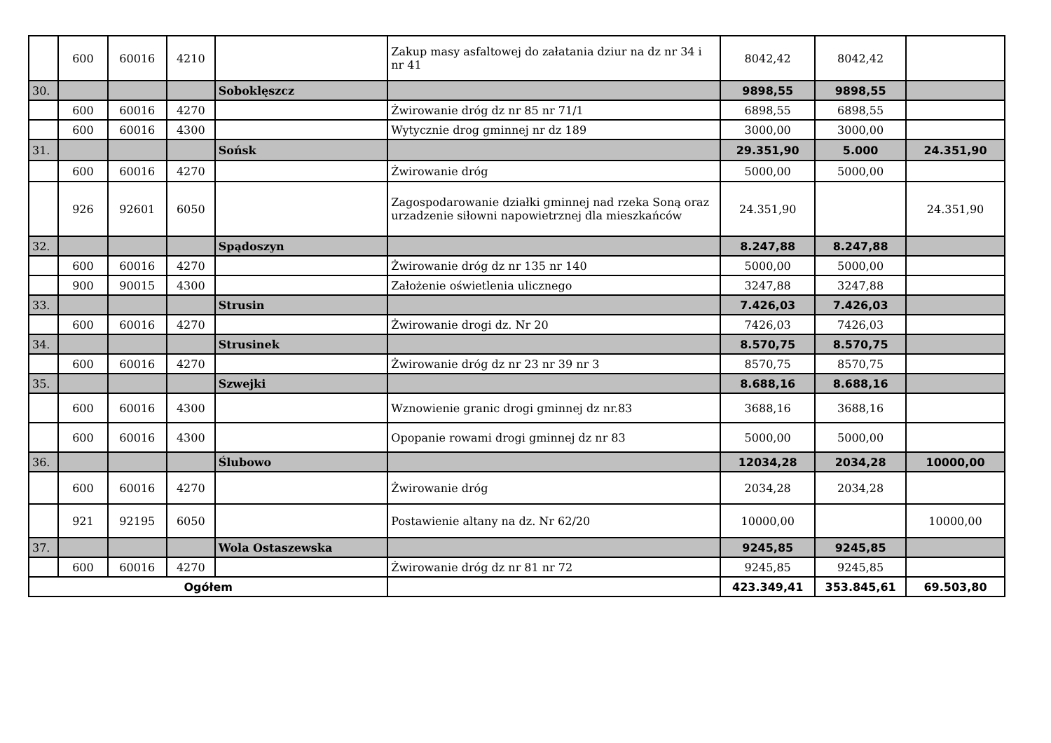| | 600 | 60016 | 4210 | | Zakup masy asfaltowej do załatania dziur na dz nr 34 i nr 41 | 8042,42 | 8042,42 | |
| 30. | | | | Soboklęszcz | | 9898,55 | 9898,55 | |
| | 600 | 60016 | 4270 | | Żwirowanie dróg dz nr 85 nr 71/1 | 6898,55 | 6898,55 | |
| | 600 | 60016 | 4300 | | Wytycznie drog gminnej nr dz 189 | 3000,00 | 3000,00 | |
| 31. | | | | Sońsk | | 29.351,90 | 5.000 | 24.351,90 |
| | 600 | 60016 | 4270 | | Żwirowanie dróg | 5000,00 | 5000,00 | |
| | 926 | 92601 | 6050 | | Zagospodarowanie działki gminnej nad rzeka Soną oraz urzadzenie siłowni napowietrznej dla mieszkańców | 24.351,90 | | 24.351,90 |
| 32. | | | | Spądoszyn | | 8.247,88 | 8.247,88 | |
| | 600 | 60016 | 4270 | | Żwirowanie dróg dz nr 135 nr 140 | 5000,00 | 5000,00 | |
| | 900 | 90015 | 4300 | | Założenie oświetlenia ulicznego | 3247,88 | 3247,88 | |
| 33. | | | | Strusin | | 7.426,03 | 7.426,03 | |
| | 600 | 60016 | 4270 | | Żwirowanie drogi dz. Nr 20 | 7426,03 | 7426,03 | |
| 34. | | | | Strusinek | | 8.570,75 | 8.570,75 | |
| | 600 | 60016 | 4270 | | Żwirowanie dróg dz nr 23 nr 39 nr 3 | 8570,75 | 8570,75 | |
| 35. | | | | Szwejki | | 8.688,16 | 8.688,16 | |
| | 600 | 60016 | 4300 | | Wznowienie granic drogi gminnej dz nr.83 | 3688,16 | 3688,16 | |
| | 600 | 60016 | 4300 | | Opopanie rowami drogi gminnej dz nr 83 | 5000,00 | 5000,00 | |
| 36. | | | | Ślubowo | | 12034,28 | 2034,28 | 10000,00 |
| | 600 | 60016 | 4270 | | Żwirowanie dróg | 2034,28 | 2034,28 | |
| | 921 | 92195 | 6050 | | Postawienie altany na dz. Nr 62/20 | 10000,00 | | 10000,00 |
| 37. | | | | Wola Ostaszewska | | 9245,85 | 9245,85 | |
| | 600 | 60016 | 4270 | | Żwirowanie dróg dz nr 81 nr 72 | 9245,85 | 9245,85 | |
| Ogółem | | | | | | 423.349,41 | 353.845,61 | 69.503,80 |